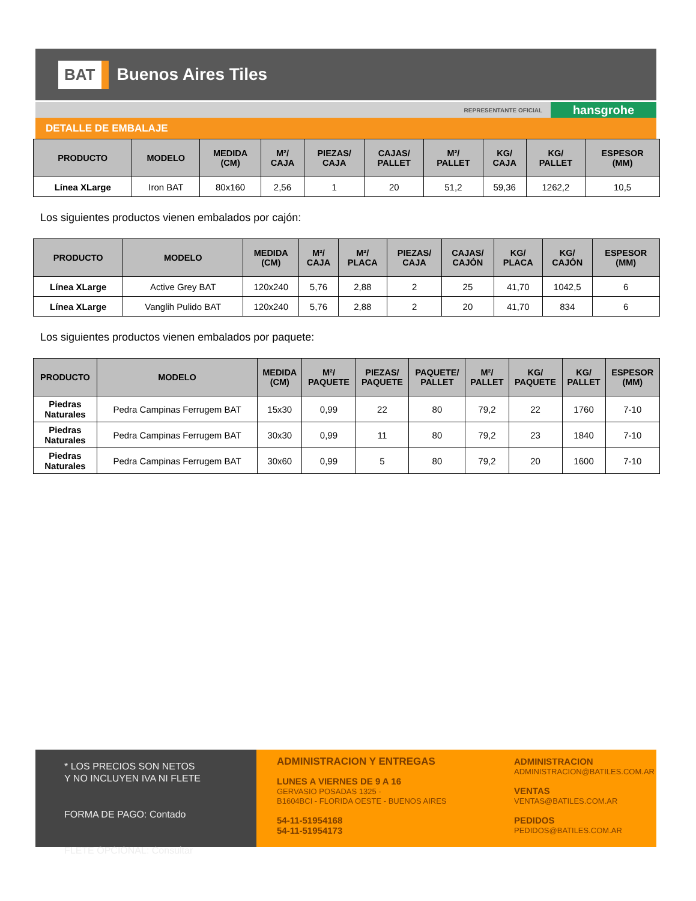BAT Buenos Aires Tiles
REPRESENTANTE OFICIAL hansgrohe
DETALLE DE EMBALAJE
| PRODUCTO | MODELO | MEDIDA (CM) | M²/ CAJA | PIEZAS/ CAJA | CAJAS/ PALLET | M²/ PALLET | KG/ CAJA | KG/ PALLET | ESPESOR (MM) |
| --- | --- | --- | --- | --- | --- | --- | --- | --- | --- |
| Línea XLarge | Iron BAT | 80x160 | 2,56 | 1 | 20 | 51,2 | 59,36 | 1262,2 | 10,5 |
Los siguientes productos vienen embalados por cajón:
| PRODUCTO | MODELO | MEDIDA (CM) | M²/ CAJA | M²/ PLACA | PIEZAS/ CAJA | CAJAS/ CAJÓN | KG/ PLACA | KG/ CAJÓN | ESPESOR (MM) |
| --- | --- | --- | --- | --- | --- | --- | --- | --- | --- |
| Línea XLarge | Active Grey BAT | 120x240 | 5,76 | 2,88 | 2 | 25 | 41,70 | 1042,5 | 6 |
| Línea XLarge | Vanglih Pulido BAT | 120x240 | 5,76 | 2,88 | 2 | 20 | 41,70 | 834 | 6 |
Los siguientes productos vienen embalados por paquete:
| PRODUCTO | MODELO | MEDIDA (CM) | M²/ PAQUETE | PIEZAS/ PAQUETE | PAQUETE/ PALLET | M²/ PALLET | KG/ PAQUETE | KG/ PALLET | ESPESOR (MM) |
| --- | --- | --- | --- | --- | --- | --- | --- | --- | --- |
| Piedras Naturales | Pedra Campinas Ferrugem BAT | 15x30 | 0,99 | 22 | 80 | 79,2 | 22 | 1760 | 7-10 |
| Piedras Naturales | Pedra Campinas Ferrugem BAT | 30x30 | 0,99 | 11 | 80 | 79,2 | 23 | 1840 | 7-10 |
| Piedras Naturales | Pedra Campinas Ferrugem BAT | 30x60 | 0,99 | 5 | 80 | 79,2 | 20 | 1600 | 7-10 |
* LOS PRECIOS SON NETOS
Y NO INCLUYEN IVA NI FLETE
FORMA DE PAGO: Contado
FLETE OPCIONAL: Consultar
ADMINISTRACION Y ENTREGAS
LUNES A VIERNES DE 9 A 16
GERVASIO POSADAS 1325 -
B1604BCI - FLORIDA OESTE - BUENOS AIRES
54-11-51954168
54-11-51954173
ADMINISTRACION
ADMINISTRACION@BATILES.COM.AR
VENTAS
VENTAS@BATILES.COM.AR
PEDIDOS
PEDIDOS@BATILES.COM.AR